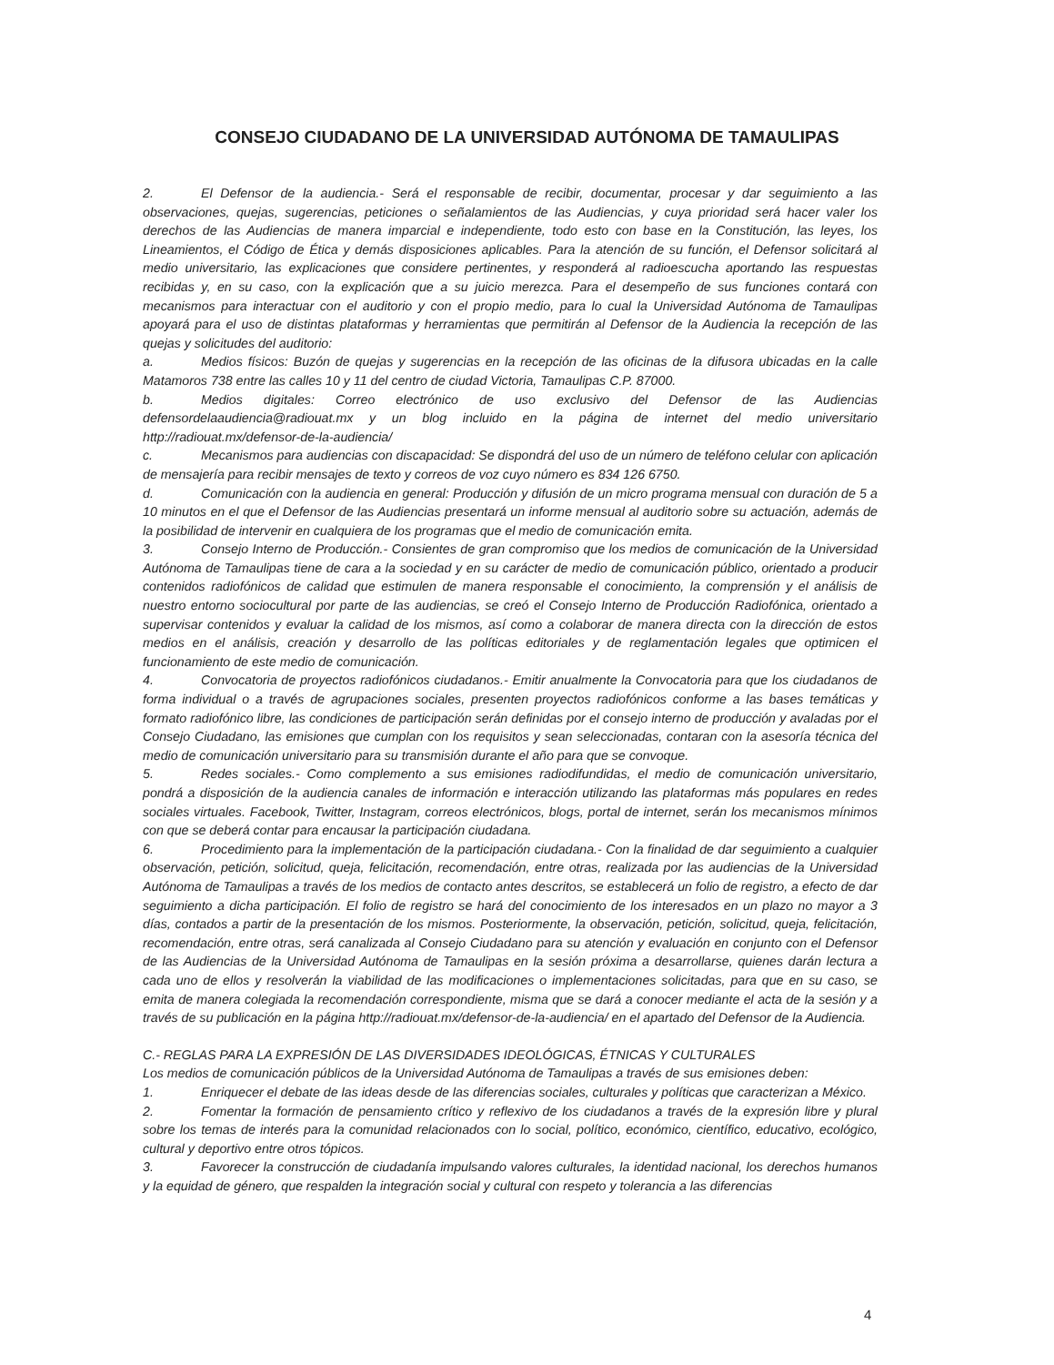CONSEJO CIUDADANO DE LA UNIVERSIDAD AUTÓNOMA DE TAMAULIPAS
2. El Defensor de la audiencia.- Será el responsable de recibir, documentar, procesar y dar seguimiento a las observaciones, quejas, sugerencias, peticiones o señalamientos de las Audiencias, y cuya prioridad será hacer valer los derechos de las Audiencias de manera imparcial e independiente, todo esto con base en la Constitución, las leyes, los Lineamientos, el Código de Ética y demás disposiciones aplicables. Para la atención de su función, el Defensor solicitará al medio universitario, las explicaciones que considere pertinentes, y responderá al radioescucha aportando las respuestas recibidas y, en su caso, con la explicación que a su juicio merezca. Para el desempeño de sus funciones contará con mecanismos para interactuar con el auditorio y con el propio medio, para lo cual la Universidad Autónoma de Tamaulipas apoyará para el uso de distintas plataformas y herramientas que permitirán al Defensor de la Audiencia la recepción de las quejas y solicitudes del auditorio:
a. Medios físicos: Buzón de quejas y sugerencias en la recepción de las oficinas de la difusora ubicadas en la calle Matamoros 738 entre las calles 10 y 11 del centro de ciudad Victoria, Tamaulipas C.P. 87000.
b. Medios digitales: Correo electrónico de uso exclusivo del Defensor de las Audiencias defensordelaaudiencia@radiouat.mx y un blog incluido en la página de internet del medio universitario http://radiouat.mx/defensor-de-la-audiencia/
c. Mecanismos para audiencias con discapacidad: Se dispondrá del uso de un número de teléfono celular con aplicación de mensajería para recibir mensajes de texto y correos de voz cuyo número es 834 126 6750.
d. Comunicación con la audiencia en general: Producción y difusión de un micro programa mensual con duración de 5 a 10 minutos en el que el Defensor de las Audiencias presentará un informe mensual al auditorio sobre su actuación, además de la posibilidad de intervenir en cualquiera de los programas que el medio de comunicación emita.
3. Consejo Interno de Producción.- Consientes de gran compromiso que los medios de comunicación de la Universidad Autónoma de Tamaulipas tiene de cara a la sociedad y en su carácter de medio de comunicación público, orientado a producir contenidos radiofónicos de calidad que estimulen de manera responsable el conocimiento, la comprensión y el análisis de nuestro entorno sociocultural por parte de las audiencias, se creó el Consejo Interno de Producción Radiofónica, orientado a supervisar contenidos y evaluar la calidad de los mismos, así como a colaborar de manera directa con la dirección de estos medios en el análisis, creación y desarrollo de las políticas editoriales y de reglamentación legales que optimicen el funcionamiento de este medio de comunicación.
4. Convocatoria de proyectos radiofónicos ciudadanos.- Emitir anualmente la Convocatoria para que los ciudadanos de forma individual o a través de agrupaciones sociales, presenten proyectos radiofónicos conforme a las bases temáticas y formato radiofónico libre, las condiciones de participación serán definidas por el consejo interno de producción y avaladas por el Consejo Ciudadano, las emisiones que cumplan con los requisitos y sean seleccionadas, contaran con la asesoría técnica del medio de comunicación universitario para su transmisión durante el año para que se convoque.
5. Redes sociales.- Como complemento a sus emisiones radiodifundidas, el medio de comunicación universitario, pondrá a disposición de la audiencia canales de información e interacción utilizando las plataformas más populares en redes sociales virtuales. Facebook, Twitter, Instagram, correos electrónicos, blogs, portal de internet, serán los mecanismos mínimos con que se deberá contar para encausar la participación ciudadana.
6. Procedimiento para la implementación de la participación ciudadana.- Con la finalidad de dar seguimiento a cualquier observación, petición, solicitud, queja, felicitación, recomendación, entre otras, realizada por las audiencias de la Universidad Autónoma de Tamaulipas a través de los medios de contacto antes descritos, se establecerá un folio de registro, a efecto de dar seguimiento a dicha participación. El folio de registro se hará del conocimiento de los interesados en un plazo no mayor a 3 días, contados a partir de la presentación de los mismos. Posteriormente, la observación, petición, solicitud, queja, felicitación, recomendación, entre otras, será canalizada al Consejo Ciudadano para su atención y evaluación en conjunto con el Defensor de las Audiencias de la Universidad Autónoma de Tamaulipas en la sesión próxima a desarrollarse, quienes darán lectura a cada uno de ellos y resolverán la viabilidad de las modificaciones o implementaciones solicitadas, para que en su caso, se emita de manera colegiada la recomendación correspondiente, misma que se dará a conocer mediante el acta de la sesión y a través de su publicación en la página http://radiouat.mx/defensor-de-la-audiencia/ en el apartado del Defensor de la Audiencia.
C.- REGLAS PARA LA EXPRESIÓN DE LAS DIVERSIDADES IDEOLÓGICAS, ÉTNICAS Y CULTURALES
Los medios de comunicación públicos de la Universidad Autónoma de Tamaulipas a través de sus emisiones deben:
1. Enriquecer el debate de las ideas desde de las diferencias sociales, culturales y políticas que caracterizan a México.
2. Fomentar la formación de pensamiento crítico y reflexivo de los ciudadanos a través de la expresión libre y plural sobre los temas de interés para la comunidad relacionados con lo social, político, económico, científico, educativo, ecológico, cultural y deportivo entre otros tópicos.
3. Favorecer la construcción de ciudadanía impulsando valores culturales, la identidad nacional, los derechos humanos y la equidad de género, que respalden la integración social y cultural con respeto y tolerancia a las diferencias
4